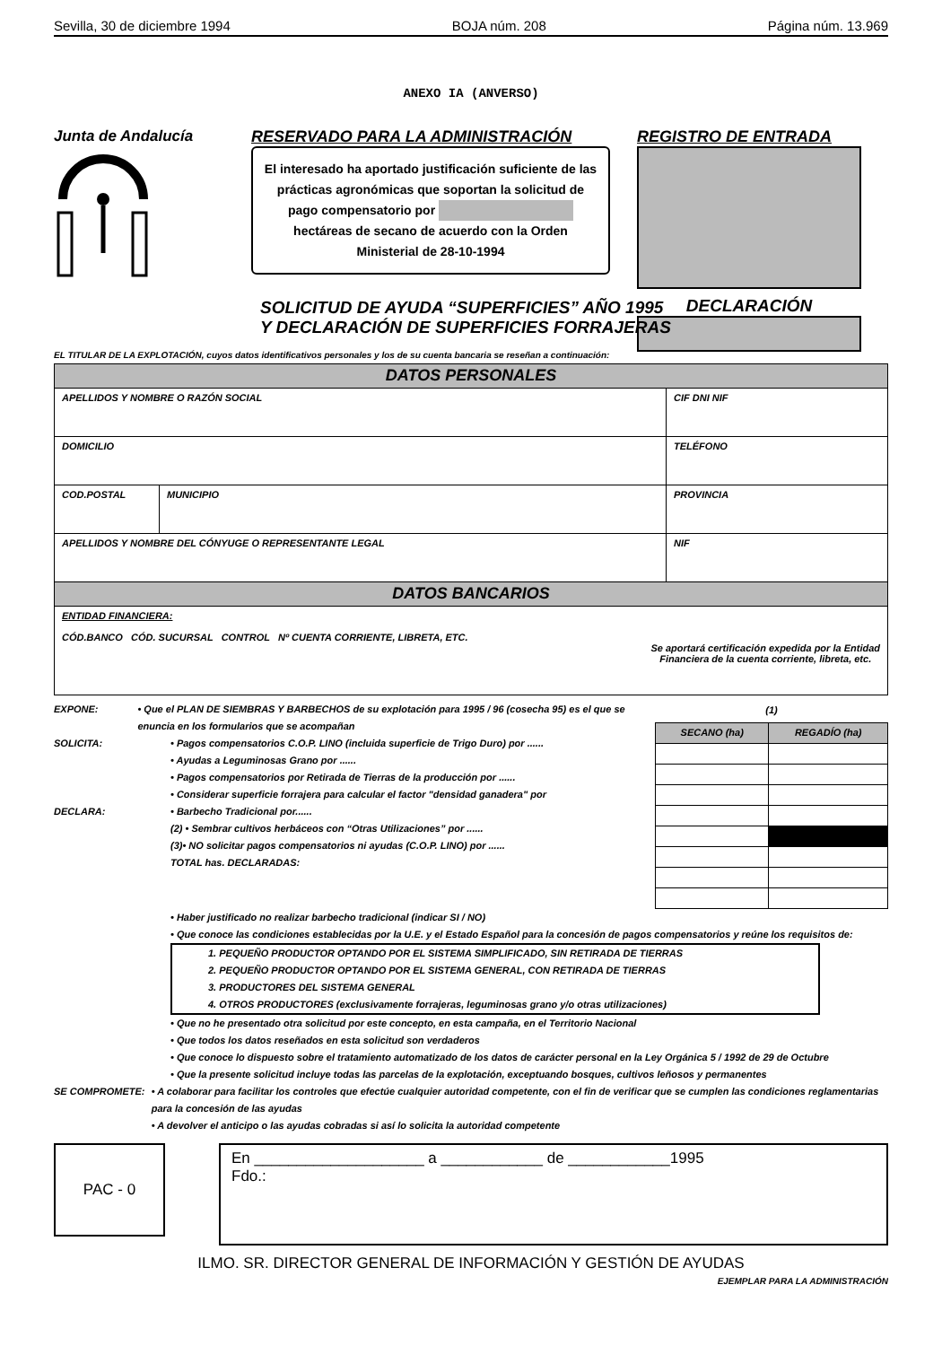Sevilla, 30 de diciembre 1994 BOJA núm. 208 Página núm. 13.969
ANEXO IA (ANVERSO)
Junta de Andalucía RESERVADO PARA LA ADMINISTRACIÓN
El interesado ha aportado justificación suficiente de las prácticas agronómicas que soportan la solicitud de pago compensatorio por hectáreas de secano de acuerdo con la Orden Ministerial de 28-10-1994
REGISTRO DE ENTRADA
DECLARACIÓN
SOLICITUD DE AYUDA “SUPERFICIES” AÑO 1995
Y DECLARACIÓN DE SUPERFICIES FORRAJERAS
EL TITULAR DE LA EXPLOTACIÓN, cuyos datos identificativos personales y los de su cuenta bancaria se reseñan a continuación:
| DATOS PERSONALES | | |
| --- | --- | --- |
| APELLIDOS Y NOMBRE O RAZÓN SOCIAL | | CIF DNI NIF |
| DOMICILIO | | TELÉFONO |
| COD.POSTAL | MUNICIPIO | PROVINCIA |
| APELLIDOS Y NOMBRE DEL CÓNYUGE O REPRESENTANTE LEGAL | | NIF |
| DATOS BANCARIOS | | |
| ENTIDAD FINANCIERA: CÓD.BANCO CÓD. SUCURSAL CONTROL Nº CUENTA CORRIENTE, LIBRETA, ETC. Se aportará certificación expedida por la Entidad Financiera de la cuenta corriente, libreta, etc. | | |
EXPONE: • Que el PLAN DE SIEMBRAS Y BARBECHOS de su explotación para 1995 / 96 (cosecha 95) es el que se enuncia en los formularios que se acompañan
SOLICITA: • Pagos compensatorios C.O.P. LINO (incluida superficie de Trigo Duro) por ......
• Ayudas a Leguminosas Grano por ......
• Pagos compensatorios por Retirada de Tierras de la producción por ......
• Considerar superficie forrajera para calcular el factor "densidad ganadera" por
DECLARA: • Barbecho Tradicional por......
(2) • Sembrar cultivos herbáceos con “Otras Utilizaciones” por ......
(3)• NO solicitar pagos compensatorios ni ayudas (C.O.P. LINO) por ......
TOTAL has. DECLARADAS:
| (1) | |
| --- | --- |
| SECANO (ha) | REGADÍO (ha) |
• Haber justificado no realizar barbecho tradicional (indicar SI / NO)
• Que conoce las condiciones establecidas por la U.E. y el Estado Español para la concesión de pagos compensatorios y reúne los requisitos de:
1. PEQUEÑO PRODUCTOR OPTANDO POR EL SISTEMA SIMPLIFICADO, SIN RETIRADA DE TIERRAS
2. PEQUEÑO PRODUCTOR OPTANDO POR EL SISTEMA GENERAL, CON RETIRADA DE TIERRAS
3. PRODUCTORES DEL SISTEMA GENERAL
4. OTROS PRODUCTORES (exclusivamente forrajeras, leguminosas grano y/o otras utilizaciones)
• Que no he presentado otra solicitud por este concepto, en esta campaña, en el Territorio Nacional
• Que todos los datos reseñados en esta solicitud son verdaderos
• Que conoce lo dispuesto sobre el tratamiento automatizado de los datos de carácter personal en la Ley Orgánica 5 / 1992 de 29 de Octubre
• Que la presente solicitud incluye todas las parcelas de la explotación, exceptuando bosques, cultivos leñosos y permanentes
SE COMPROMETE: • A colaborar para facilitar los controles que efectúe cualquier autoridad competente, con el fin de verificar que se cumplen las condiciones reglamentarias para la concesión de las ayudas
• A devolver el anticipo o las ayudas cobradas si así lo solicita la autoridad competente
PAC - 0
En ____________________ a ____________ de ____________1995
Fdo.:
ILMO. SR. DIRECTOR GENERAL DE INFORMACIÓN Y GESTIÓN DE AYUDAS
EJEMPLAR PARA LA ADMINISTRACIÓN